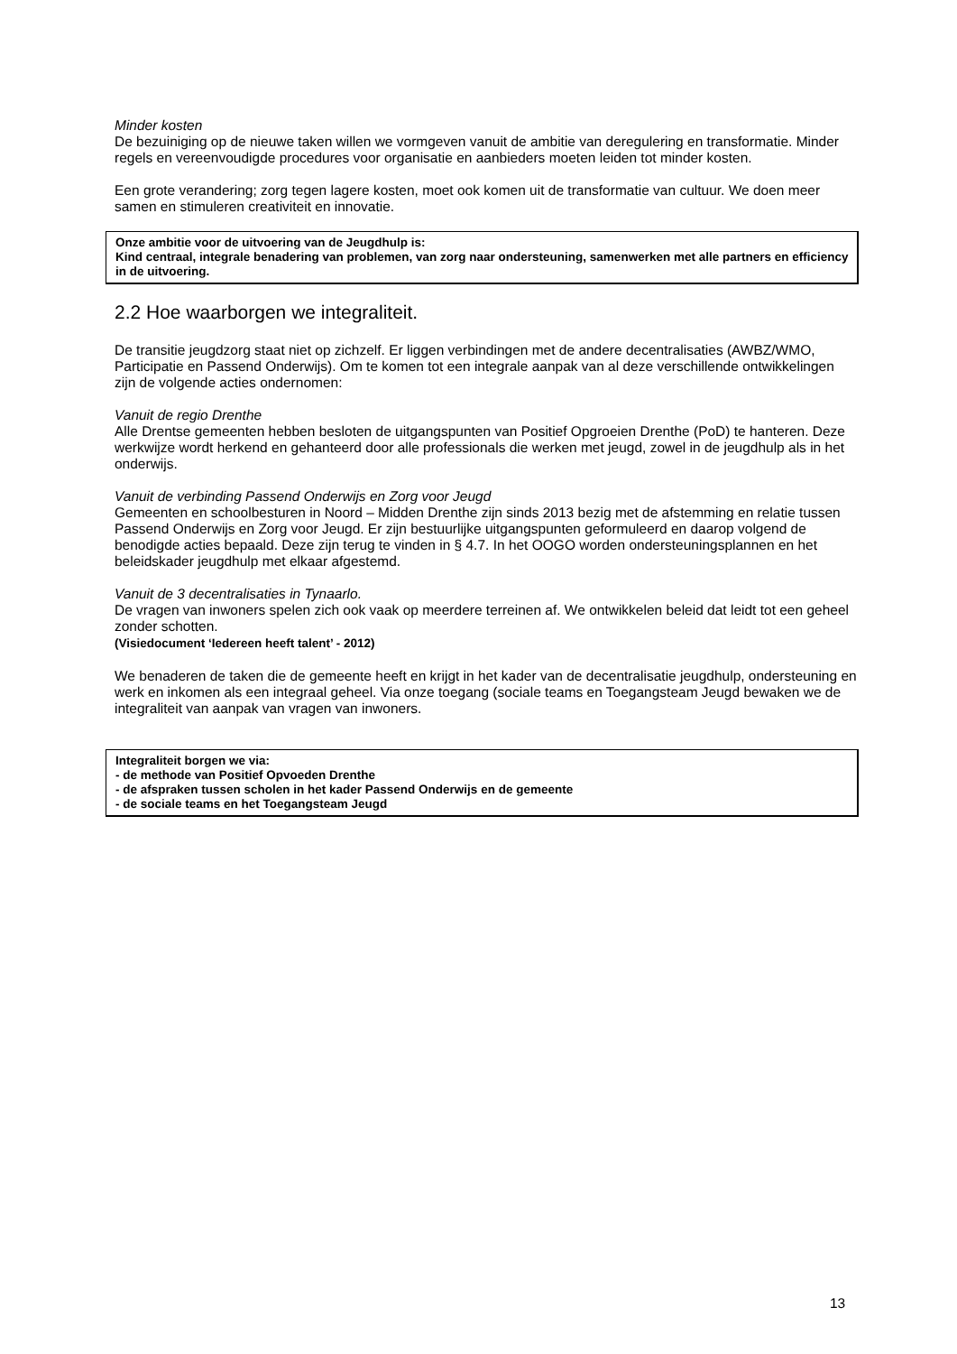Minder kosten
De bezuiniging op de nieuwe taken willen we vormgeven vanuit de ambitie van deregulering en transformatie. Minder regels en vereenvoudigde procedures voor organisatie en aanbieders moeten leiden tot minder kosten.
Een grote verandering; zorg tegen lagere kosten, moet ook komen uit de transformatie van cultuur. We doen meer samen en stimuleren creativiteit en innovatie.
Onze ambitie voor de uitvoering van de Jeugdhulp is:
Kind centraal, integrale benadering van problemen, van zorg naar ondersteuning, samenwerken met alle partners en efficiency in de uitvoering.
2.2 Hoe waarborgen we integraliteit.
De transitie jeugdzorg staat niet op zichzelf. Er liggen verbindingen met de andere decentralisaties (AWBZ/WMO, Participatie en Passend Onderwijs). Om te komen tot een integrale aanpak van al deze verschillende ontwikkelingen zijn de volgende acties ondernomen:
Vanuit de regio Drenthe
Alle Drentse gemeenten hebben besloten de uitgangspunten van Positief Opgroeien Drenthe (PoD) te hanteren. Deze werkwijze wordt herkend en gehanteerd door alle professionals die werken met jeugd, zowel in de jeugdhulp als in het onderwijs.
Vanuit de verbinding Passend Onderwijs en Zorg voor Jeugd
Gemeenten en schoolbesturen in Noord – Midden Drenthe zijn sinds 2013 bezig met de afstemming en relatie tussen Passend Onderwijs en Zorg voor Jeugd. Er zijn bestuurlijke uitgangspunten geformuleerd en daarop volgend de benodigde acties bepaald. Deze zijn terug te vinden in § 4.7. In het OOGO worden ondersteuningsplannen en het beleidskader jeugdhulp met elkaar afgestemd.
Vanuit de 3 decentralisaties in Tynaarlo.
De vragen van inwoners spelen zich ook vaak op meerdere terreinen af. We ontwikkelen beleid dat leidt tot een geheel zonder schotten.
(Visiedocument ‘Iedereen heeft talent’ - 2012)
We benaderen de taken die de gemeente heeft en krijgt in het kader van de decentralisatie jeugdhulp, ondersteuning en werk en inkomen als een integraal geheel. Via onze toegang (sociale teams en Toegangsteam Jeugd bewaken we de integraliteit van aanpak van vragen van inwoners.
Integraliteit borgen we via:
- de methode van Positief Opvoeden Drenthe
- de afspraken tussen scholen in het kader Passend Onderwijs en de gemeente
- de sociale teams en het Toegangsteam Jeugd
13